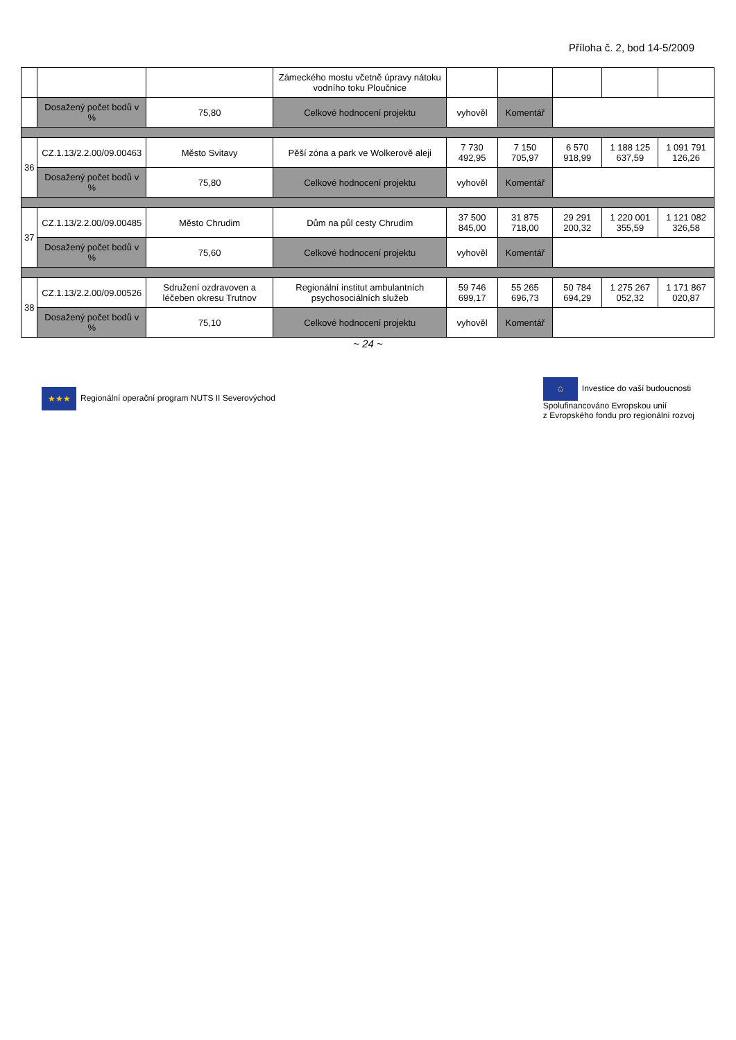Příloha č. 2, bod 14-5/2009
| | | | Zámeckého mostu včetně úpravy nátoku vodního toku Ploučnice | | | | | |
| | Dosažený počet bodů v % | 75,80 | Celkové hodnocení projektu | vyhověl | Komentář | | | |
| 36 | CZ.1.13/2.2.00/09.00463 | Město Svitavy | Pěší zóna a park ve Wolkerově aleji | 7 730 492,95 | 7 150 705,97 | 6 570 918,99 | 1 188 125 637,59 | 1 091 791 126,26 |
| | Dosažený počet bodů v % | 75,80 | Celkové hodnocení projektu | vyhověl | Komentář | | | |
| 37 | CZ.1.13/2.2.00/09.00485 | Město Chrudim | Dům na půl cesty Chrudim | 37 500 845,00 | 31 875 718,00 | 29 291 200,32 | 1 220 001 355,59 | 1 121 082 326,58 |
| | Dosažený počet bodů v % | 75,60 | Celkové hodnocení projektu | vyhověl | Komentář | | | |
| 38 | CZ.1.13/2.2.00/09.00526 | Sdružení ozdravoven a léčeben okresu Trutnov | Regionální institut ambulantních psychosociálních služeb | 59 746 699,17 | 55 265 696,73 | 50 784 694,29 | 1 275 267 052,32 | 1 171 867 020,87 |
| | Dosažený počet bodů v % | 75,10 | Celkové hodnocení projektu | vyhověl | Komentář | | | |
~ 24 ~
★★★ Regionální operační program NUTS II Severovýchod
✩ Investice do vaší budoucnosti
Spolufinancováno Evropskou unií
z Evropského fondu pro regionální rozvoj